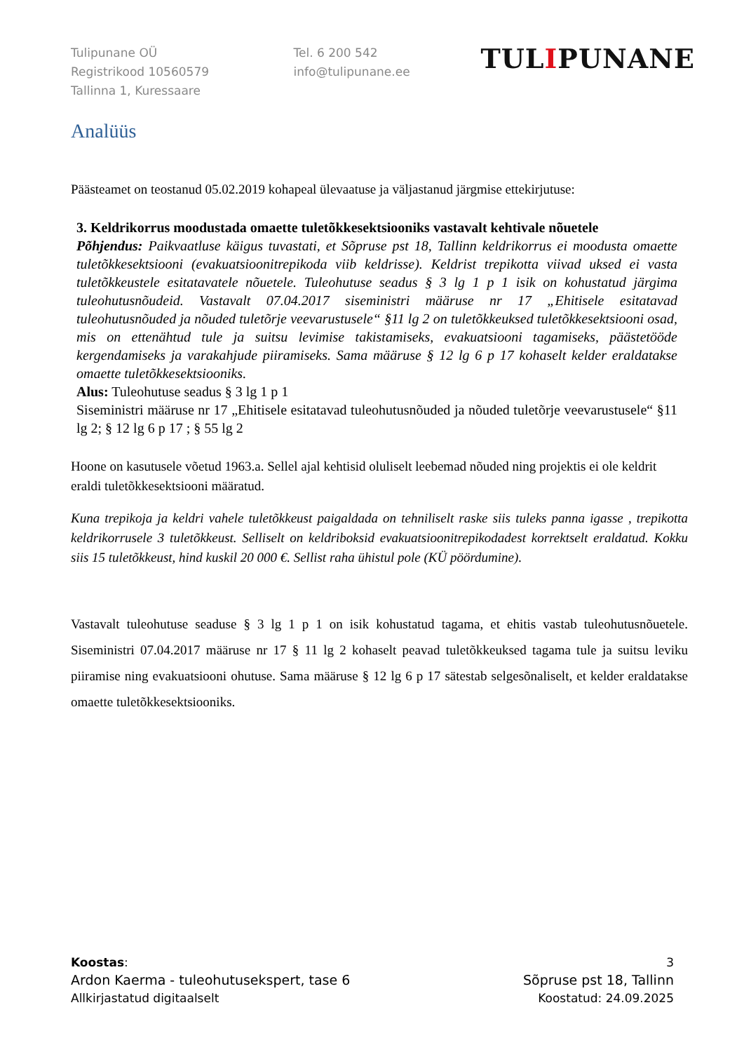Tulipunane OÜ
Registrikood 10560579
Tallinna 1, Kuressaare
Tel. 6 200 542
info@tulipunane.ee
TULIPUNANE
Analüüs
Päästeamet on teostanud 05.02.2019 kohapeal ülevaatuse ja väljastanud järgmise ettekirjutuse:
3. Keldrikorrus moodustada omaette tuletõkkesektsiooniks vastavalt kehtivale nõuetele
Põhjendus: Paikvaatluse käigus tuvastati, et Sõpruse pst 18, Tallinn keldrikorrus ei moodusta omaette tuletõkkesektsiooni (evakuatsioonitrepikoda viib keldrisse). Keldrist trepikotta viivad uksed ei vasta tuletõkkeustele esitatavatele nõuetele. Tuleohutuse seadus § 3 lg 1 p 1 isik on kohustatud järgima tuleohutusnõudeid. Vastavalt 07.04.2017 siseministri määruse nr 17 „Ehitisele esitatavad tuleohutusnõuded ja nõuded tuletõrje veevarustusele“ §11 lg 2 on tuletõkkeuksed tuletõkkesektsiooni osad, mis on ettenähtud tule ja suitsu levimise takistamiseks, evakuatsiooni tagamiseks, päästetööde kergendamiseks ja varakahjude piiramiseks. Sama määruse § 12 lg 6 p 17 kohaselt kelder eraldatakse omaette tuletõkkesektsiooniks.
Alus: Tuleohutuse seadus § 3 lg 1 p 1
Siseministri määruse nr 17 „Ehitisele esitatavad tuleohutusnõuded ja nõuded tuletõrje veevarustusele“ §11 lg 2; § 12 lg 6 p 17 ; § 55 lg 2
Hoone on kasutusele võetud 1963.a. Sellel ajal kehtisid oluliselt leebemad nõuded ning projektis ei ole keldrit eraldi tuletõkkesektsiooni määratud.
Kuna trepikoja ja keldri vahele tuletõkkeust paigaldada on tehniliselt raske siis tuleks panna igasse , trepikotta keldrikorrusele 3 tuletõkkeust. Selliselt on keldriboksid evakuatsioonitrepikodadest korrektselt eraldatud. Kokku siis 15 tuletõkkeust, hind kuskil 20 000 €. Sellist raha ühistul pole (KÜ pöördumine).
Vastavalt tuleohutuse seaduse § 3 lg 1 p 1 on isik kohustatud tagama, et ehitis vastab tuleohutusnõuetele. Siseministri 07.04.2017 määruse nr 17 § 11 lg 2 kohaselt peavad tuletõkkeuksed tagama tule ja suitsu leviku piiramise ning evakuatsiooni ohutuse. Sama määruse § 12 lg 6 p 17 sätestab selgesõnaliselt, et kelder eraldatakse omaette tuletõkkesektsiooniks.
Koostas:
Ardon Kaerma - tuleohutusekspert, tase 6
Allkirjastatud digitaalselt
3
Sõpruse pst 18, Tallinn
Koostatud: 24.09.2025